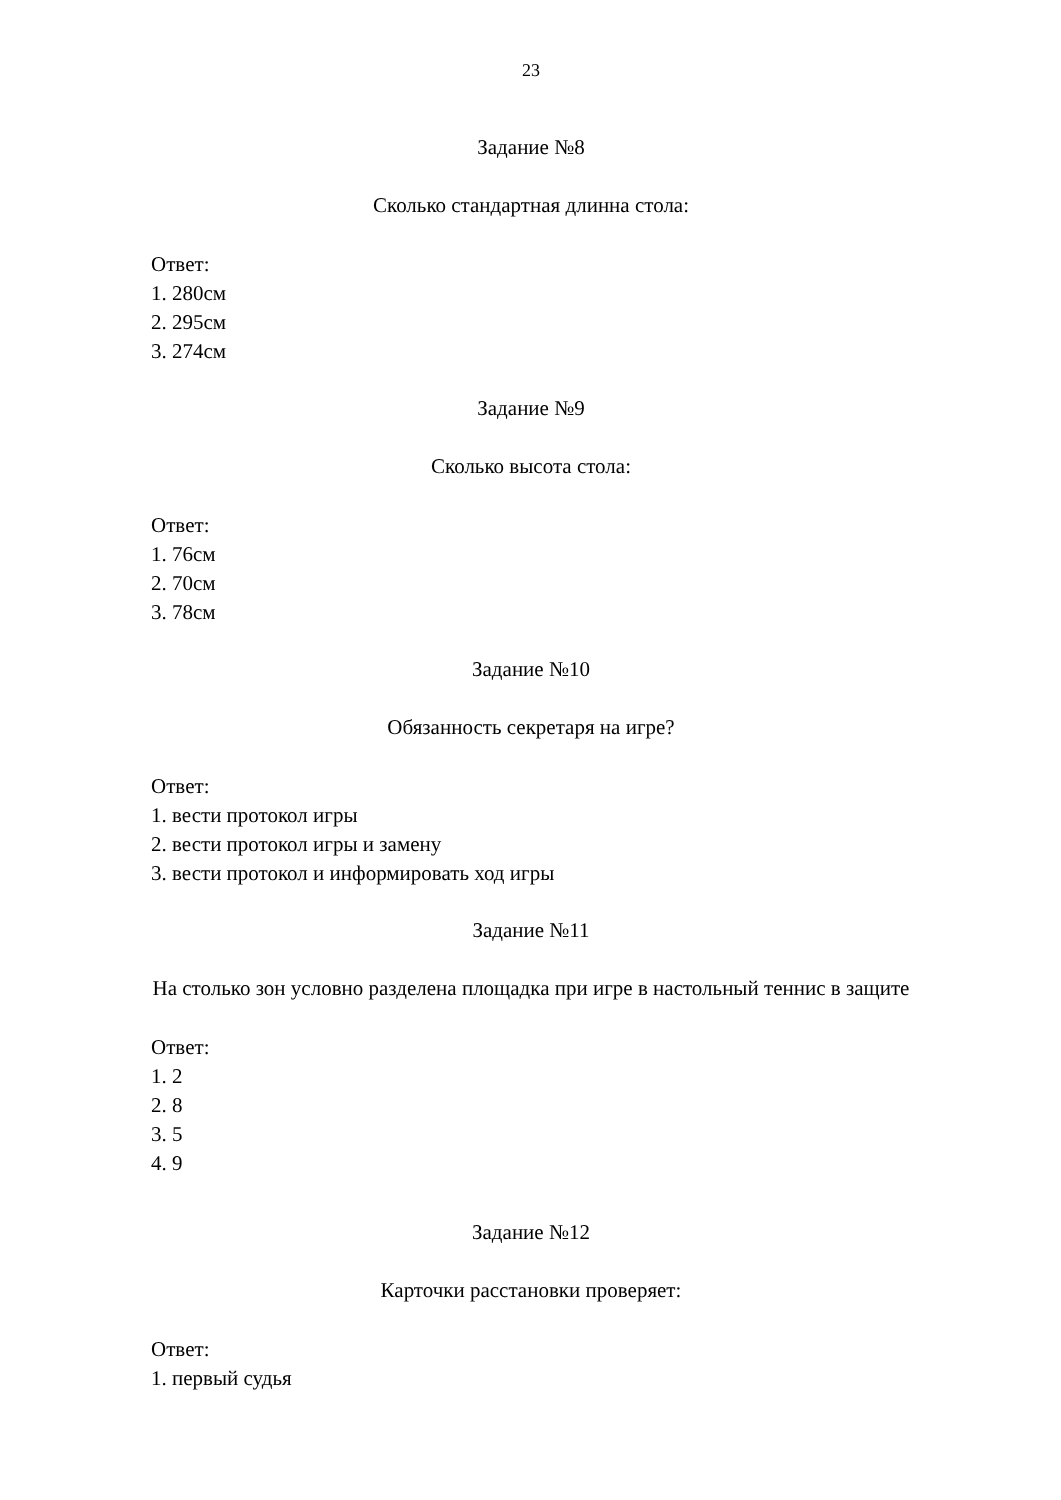23
Задание №8
Сколько стандартная длинна стола:
Ответ:
1. 280см
2. 295см
3. 274см
Задание №9
Сколько высота стола:
Ответ:
1. 76см
2. 70см
3. 78см
Задание №10
Обязанность секретаря на игре?
Ответ:
1. вести протокол игры
2. вести протокол игры и замену
3. вести протокол и информировать ход игры
Задание №11
На столько зон условно разделена площадка при игре в настольный теннис в защите
Ответ:
1. 2
2. 8
3. 5
4. 9
Задание №12
Карточки расстановки проверяет:
Ответ:
1. первый судья